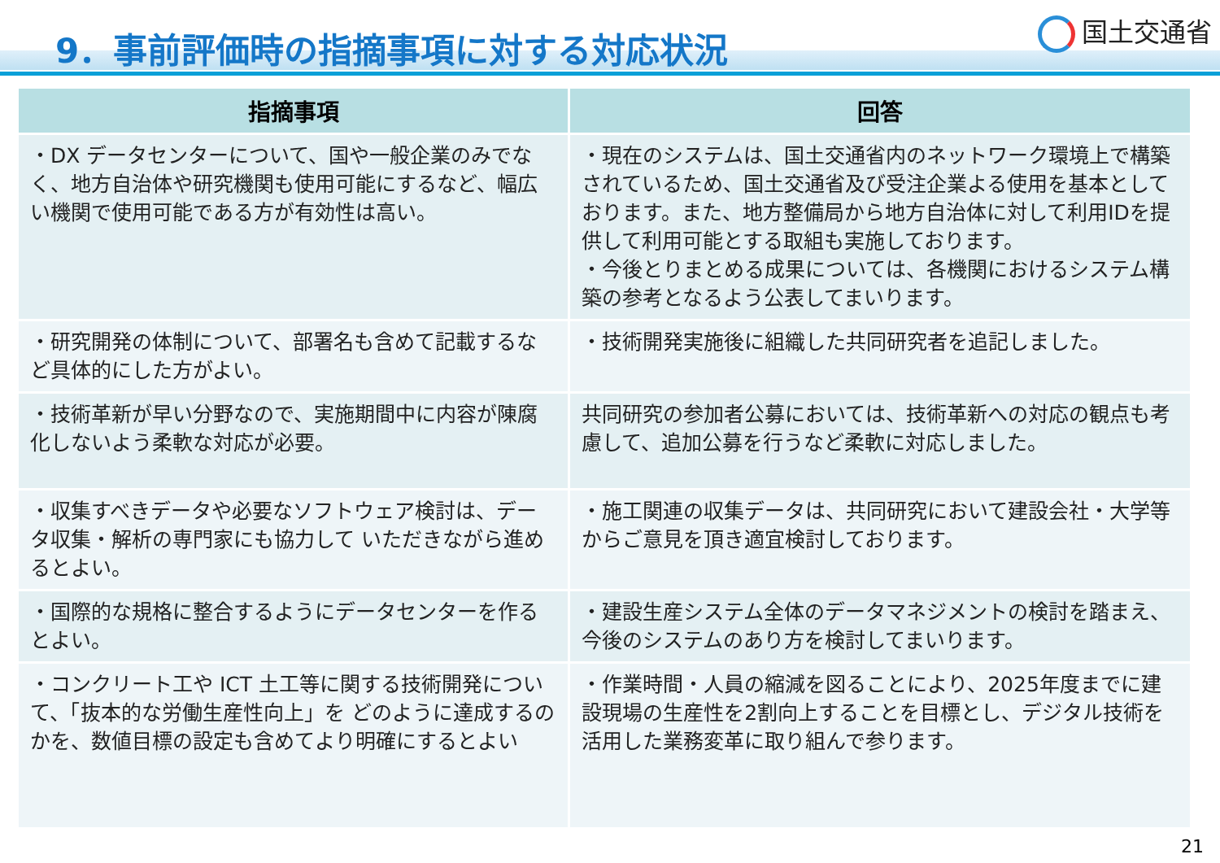9．事前評価時の指摘事項に対する対応状況
国土交通省
| 指摘事項 | 回答 |
| --- | --- |
| ・DX データセンターについて、国や一般企業のみでなく、地方自治体や研究機関も使用可能にするなど、幅広い機関で使用可能である方が有効性は高い。 | ・現在のシステムは、国土交通省内のネットワーク環境上で構築されているため、国土交通省及び受注企業よる使用を基本としております。また、地方整備局から地方自治体に対して利用IDを提供して利用可能とする取組も実施しております。 ・今後とりまとめる成果については、各機関におけるシステム構築の参考となるよう公表してまいります。 |
| ・研究開発の体制について、部署名も含めて記載するなど具体的にした方がよい。 | ・技術開発実施後に組織した共同研究者を追記しました。 |
| ・技術革新が早い分野なので、実施期間中に内容が陳腐化しないよう柔軟な対応が必要。 | 共同研究の参加者公募においては、技術革新への対応の観点も考慮して、追加公募を行うなど柔軟に対応しました。 |
| ・収集すべきデータや必要なソフトウェア検討は、データ収集・解析の専門家にも協力して いただきながら進めるとよい。 | ・施工関連の収集データは、共同研究において建設会社・大学等からご意見を頂き適宜検討しております。 |
| ・国際的な規格に整合するようにデータセンターを作るとよい。 | ・建設生産システム全体のデータマネジメントの検討を踏まえ、今後のシステムのあり方を検討してまいります。 |
| ・コンクリート工や ICT 土工等に関する技術開発について、「抜本的な労働生産性向上」を どのように達成するのかを、数値目標の設定も含めてより明確にするとよい | ・作業時間・人員の縮減を図ることにより、2025年度までに建設現場の生産性を2割向上することを目標とし、デジタル技術を活用した業務変革に取り組んで参ります。 |
21